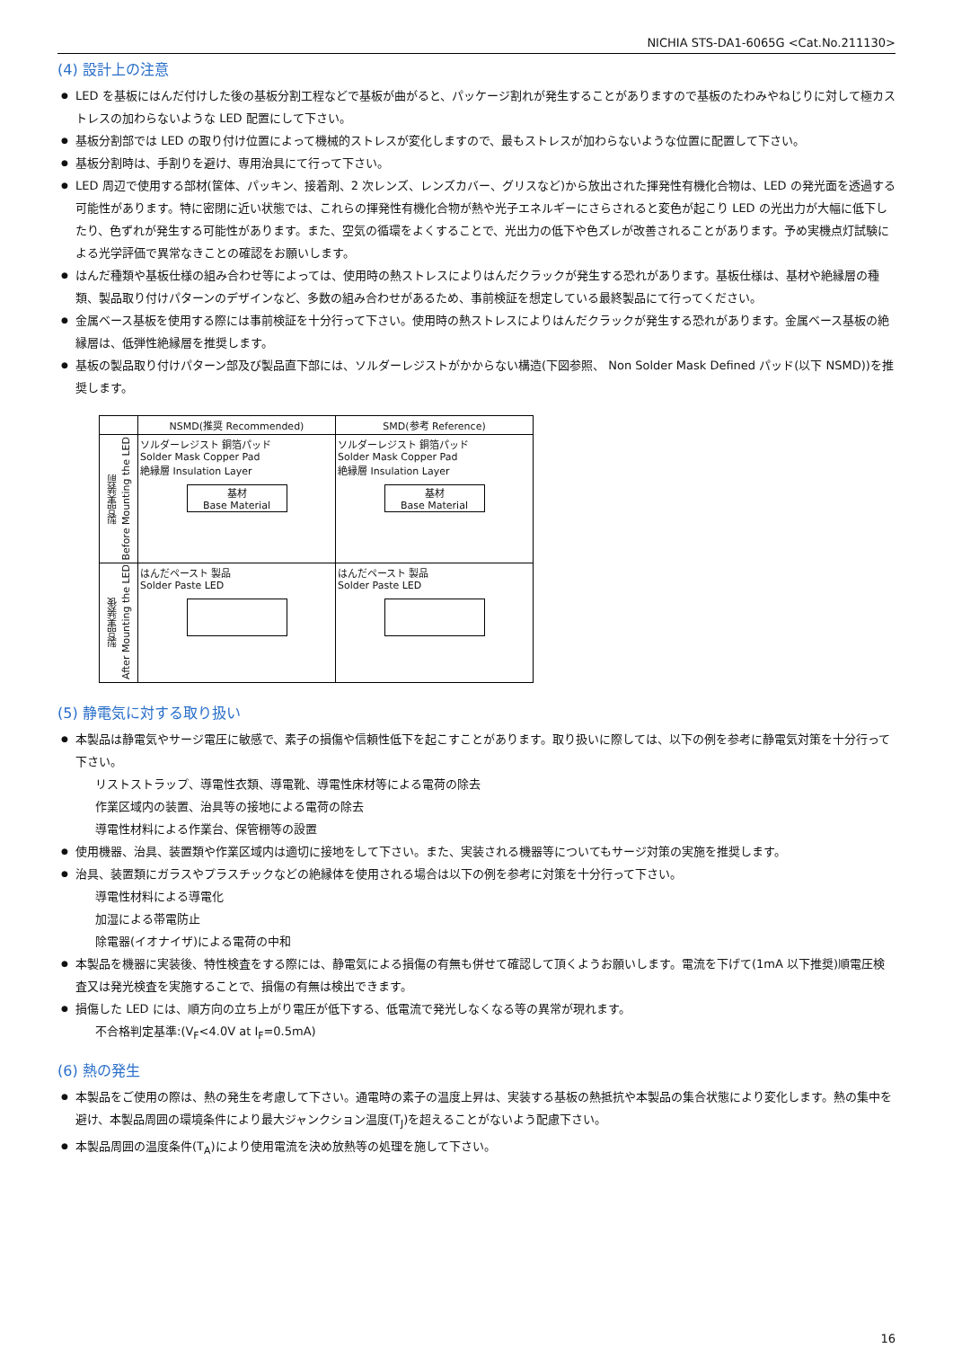NICHIA STS-DA1-6065G <Cat.No.211130>
(4) 設計上の注意
LED を基板にはんだ付けした後の基板分割工程などで基板が曲がると、パッケージ割れが発生することがありますので基板のたわみやねじりに対して極カストレスの加わらないような LED 配置にして下さい。
基板分割部では LED の取り付け位置によって機械的ストレスが変化しますので、最もストレスが加わらないような位置に配置して下さい。
基板分割時は、手割りを避け、専用治具にて行って下さい。
LED 周辺で使用する部材(筐体、パッキン、接着剤、2 次レンズ、レンズカバー、グリスなど)から放出された揮発性有機化合物は、LED の発光面を透過する可能性があります。特に密閉に近い状態では、これらの揮発性有機化合物が熱や光子エネルギーにさらされると変色が起こり LED の光出力が大幅に低下したり、色ずれが発生する可能性があります。また、空気の循環をよくすることで、光出力の低下や色ズレが改善されることがあります。予め実機点灯試験による光学評価で異常なきことの確認をお願いします。
はんだ種類や基板仕様の組み合わせ等によっては、使用時の熱ストレスによりはんだクラックが発生する恐れがあります。基板仕様は、基材や絶縁層の種類、製品取り付けパターンのデザインなど、多数の組み合わせがあるため、事前検証を想定している最終製品にて行ってください。
金属ベース基板を使用する際には事前検証を十分行って下さい。使用時の熱ストレスによりはんだクラックが発生する恐れがあります。金属ベース基板の絶縁層は、低弾性絶縁層を推奨します。
基板の製品取り付けパターン部及び製品直下部には、ソルダーレジストがかからない構造(下図参照、 Non Solder Mask Defined パッド(以下 NSMD))を推奨します。
| | NSMD(推奨 Recommended) | SMD(参考 Reference) |
| --- | --- | --- |
| 製品実装前 Before Mounting the LED | ソルダーレジスト 銅箔パッド Solder Mask Copper Pad 絶縁層 Insulation Layer 基材 Base Material | ソルダーレジスト 銅箔パッド Solder Mask Copper Pad 絶縁層 Insulation Layer 基材 Base Material |
| 製品実装後 After Mounting the LED | はんだペースト 製品 Solder Paste LED | はんだペースト 製品 Solder Paste LED |
(5) 静電気に対する取り扱い
本製品は静電気やサージ電圧に敏感で、素子の損傷や信頼性低下を起こすことがあります。取り扱いに際しては、以下の例を参考に静電気対策を十分行って下さい。
リストストラップ、導電性衣類、導電靴、導電性床材等による電荷の除去
作業区域内の装置、治具等の接地による電荷の除去
導電性材料による作業台、保管棚等の設置
使用機器、治具、装置類や作業区域内は適切に接地をして下さい。また、実装される機器等についてもサージ対策の実施を推奨します。
治具、装置類にガラスやプラスチックなどの絶縁体を使用される場合は以下の例を参考に対策を十分行って下さい。
導電性材料による導電化
加湿による帯電防止
除電器(イオナイザ)による電荷の中和
本製品を機器に実装後、特性検査をする際には、静電気による損傷の有無も併せて確認して頂くようお願いします。電流を下げて(1mA 以下推奨)順電圧検査又は発光検査を実施することで、損傷の有無は検出できます。
損傷した LED には、順方向の立ち上がり電圧が低下する、低電流で発光しなくなる等の異常が現れます。
不合格判定基準:(V<sub>F</sub><4.0V at I<sub>F</sub>=0.5mA)
(6) 熱の発生
本製品をご使用の際は、熱の発生を考慮して下さい。通電時の素子の温度上昇は、実装する基板の熱抵抗や本製品の集合状態により変化します。熱の集中を避け、本製品周囲の環境条件により最大ジャンクション温度(T<sub>J</sub>)を超えることがないよう配慮下さい。
本製品周囲の温度条件(T<sub>A</sub>)により使用電流を決め放熱等の処理を施して下さい。
16